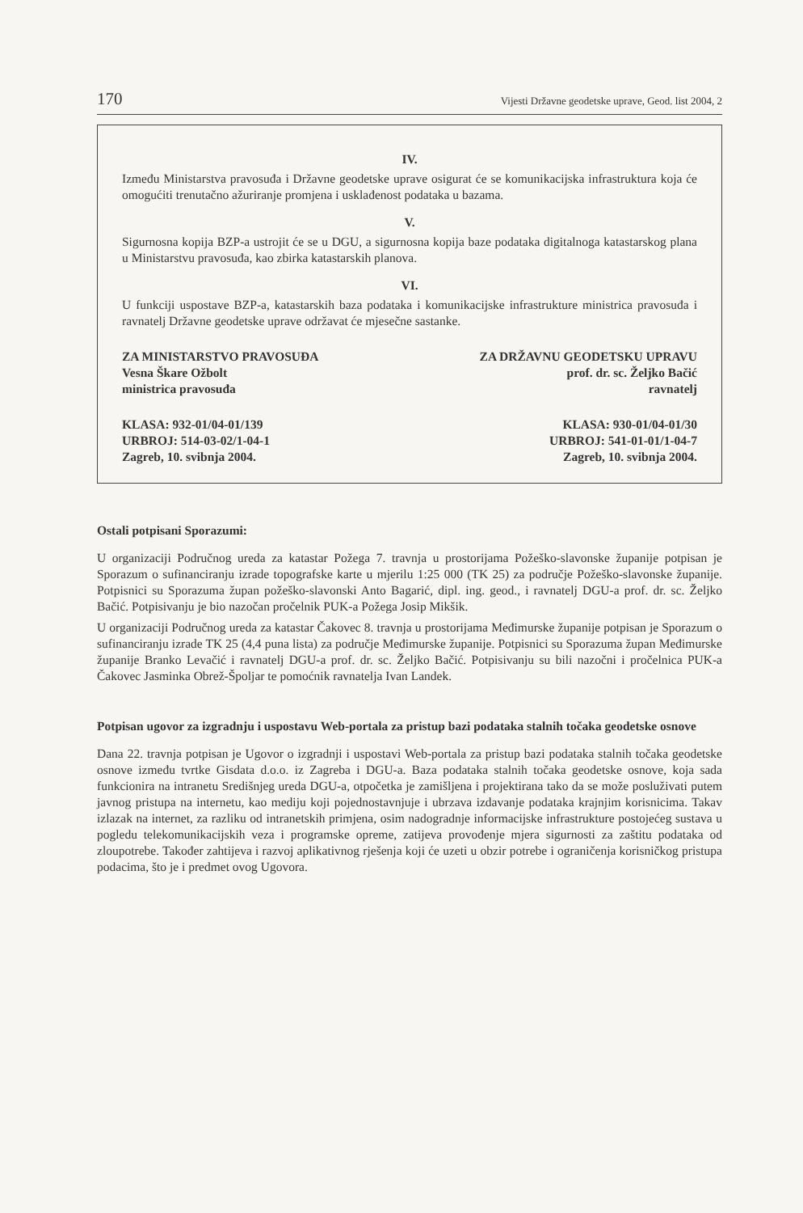170 Vijesti Državne geodetske uprave, Geod. list 2004, 2
IV.
Između Ministarstva pravosuđa i Državne geodetske uprave osigurat će se komunikacijska infrastruktura koja će omogućiti trenutačno ažuriranje promjena i usklađenost podataka u bazama.
V.
Sigurnosna kopija BZP-a ustrojit će se u DGU, a sigurnosna kopija baze podataka digitalnoga katastarskog plana u Ministarstvu pravosuđa, kao zbirka katastarskih planova.
VI.
U funkciji uspostave BZP-a, katastarskih baza podataka i komunikacijske infrastrukture ministrica pravosuđa i ravnatelj Državne geodetske uprave održavat će mjesečne sastanke.
ZA MINISTARSTVO PRAVOSUĐA
Vesna Škare Ožbolt
ministrica pravosuđa
ZA DRŽAVNU GEODETSKU UPRAVU
prof. dr. sc. Željko Bačić
ravnatelj
KLASA: 932-01/04-01/139
URBROJ: 514-03-02/1-04-1
Zagreb, 10. svibnja 2004.
KLASA: 930-01/04-01/30
URBROJ: 541-01-01/1-04-7
Zagreb, 10. svibnja 2004.
Ostali potpisani Sporazumi:
U organizaciji Područnog ureda za katastar Požega 7. travnja u prostorijama Požeško-slavonske županije potpisan je Sporazum o sufinanciranju izrade topografske karte u mjerilu 1:25 000 (TK 25) za područje Požeško-slavonske županije. Potpisnici su Sporazuma župan požeško-slavonski Anto Bagarić, dipl. ing. geod., i ravnatelj DGU-a prof. dr. sc. Željko Bačić. Potpisivanju je bio nazočan pročelnik PUK-a Požega Josip Mikšik.
U organizaciji Područnog ureda za katastar Čakovec 8. travnja u prostorijama Međimurske županije potpisan je Sporazum o sufinanciranju izrade TK 25 (4,4 puna lista) za područje Međimurske županije. Potpisnici su Sporazuma župan Međimurske županije Branko Levačić i ravnatelj DGU-a prof. dr. sc. Željko Bačić. Potpisivanju su bili nazočni i pročelnica PUK-a Čakovec Jasminka Obrež-Špoljar te pomoćnik ravnatelja Ivan Landek.
Potpisan ugovor za izgradnju i uspostavu Web-portala za pristup bazi podataka stalnih točaka geodetske osnove
Dana 22. travnja potpisan je Ugovor o izgradnji i uspostavi Web-portala za pristup bazi podataka stalnih točaka geodetske osnove između tvrtke Gisdata d.o.o. iz Zagreba i DGU-a. Baza podataka stalnih točaka geodetske osnove, koja sada funkcionira na intranetu Središnjeg ureda DGU-a, otpočetka je zamišljena i projektirana tako da se može posluživati putem javnog pristupa na internetu, kao mediju koji pojednostavnjuje i ubrzava izdavanje podataka krajnjim korisnicima. Takav izlazak na internet, za razliku od intranetskih primjena, osim nadogradnje informacijske infrastrukture postojećeg sustava u pogledu telekomunikacijskih veza i programske opreme, zatijeva provođenje mjera sigurnosti za zaštitu podataka od zloupotrebe. Također zahtijeva i razvoj aplikativnog rješenja koji će uzeti u obzir potrebe i ograničenja korisničkog pristupa podacima, što je i predmet ovog Ugovora.